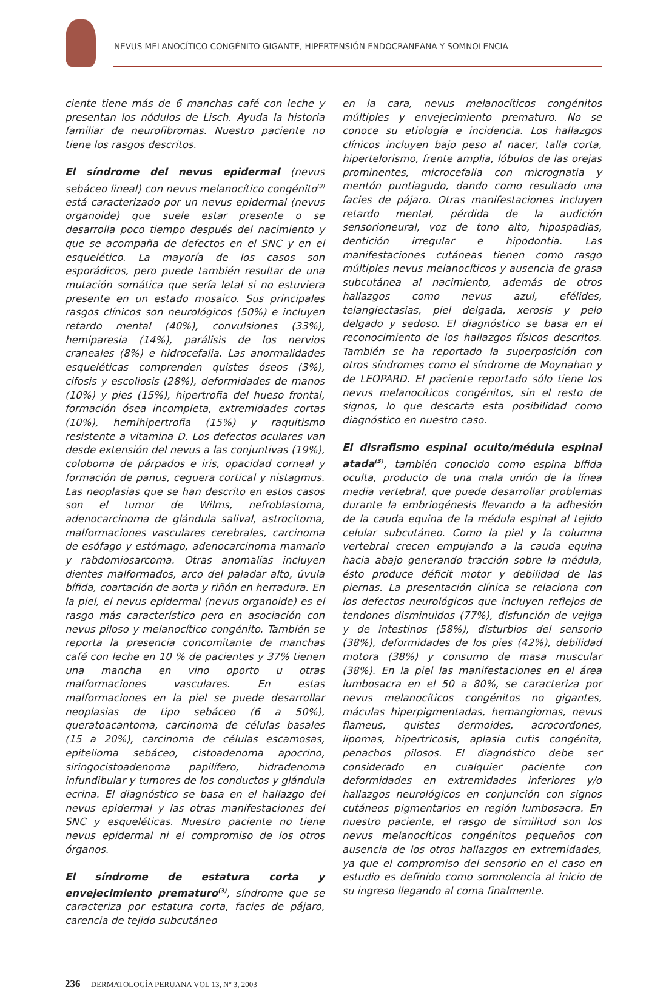NEVUS MELANOCÍTICO CONGÉNITO GIGANTE, HIPERTENSIÓN ENDOCRANEANA Y SOMNOLENCIA
ciente tiene más de 6 manchas café con leche y presentan los nódulos de Lisch. Ayuda la historia familiar de neurofibromas. Nuestro paciente no tiene los rasgos descritos.
El síndrome del nevus epidermal (nevus sebáceo lineal) con nevus melanocítico congénito<sup>(3)</sup> está caracterizado por un nevus epidermal (nevus organoide) que suele estar presente o se desarrolla poco tiempo después del nacimiento y que se acompaña de defectos en el SNC y en el esquelético. La mayoría de los casos son esporádicos, pero puede también resultar de una mutación somática que sería letal si no estuviera presente en un estado mosaico. Sus principales rasgos clínicos son neurológicos (50%) e incluyen retardo mental (40%), convulsiones (33%), hemiparesia (14%), parálisis de los nervios craneales (8%) e hidrocefalia. Las anormalidades esqueléticas comprenden quistes óseos (3%), cifosis y escoliosis (28%), deformidades de manos (10%) y pies (15%), hipertrofia del hueso frontal, formación ósea incompleta, extremidades cortas (10%), hemihipertrofia (15%) y raquitismo resistente a vitamina D. Los defectos oculares van desde extensión del nevus a las conjuntivas (19%), coloboma de párpados e iris, opacidad corneal y formación de panus, ceguera cortical y nistagmus. Las neoplasias que se han descrito en estos casos son el tumor de Wilms, nefroblastoma, adenocarcinoma de glándula salival, astrocitoma, malformaciones vasculares cerebrales, carcinoma de esófago y estómago, adenocarcinoma mamario y rabdomiosarcoma. Otras anomalías incluyen dientes malformados, arco del paladar alto, úvula bífida, coartación de aorta y riñón en herradura. En la piel, el nevus epidermal (nevus organoide) es el rasgo más característico pero en asociación con nevus piloso y melanocítico congénito. También se reporta la presencia concomitante de manchas café con leche en 10 % de pacientes y 37% tienen una mancha en vino oporto u otras malformaciones vasculares. En estas malformaciones en la piel se puede desarrollar neoplasias de tipo sebáceo (6 a 50%), queratoacantoma, carcinoma de células basales (15 a 20%), carcinoma de células escamosas, epitelioma sebáceo, cistoadenoma apocrino, siringocistoadenoma papilífero, hidradenoma infundibular y tumores de los conductos y glándula ecrina. El diagnóstico se basa en el hallazgo del nevus epidermal y las otras manifestaciones del SNC y esqueléticas. Nuestro paciente no tiene nevus epidermal ni el compromiso de los otros órganos.
El síndrome de estatura corta y envejecimiento prematuro<sup>(3)</sup>, síndrome que se caracteriza por estatura corta, facies de pájaro, carencia de tejido subcutáneo
en la cara, nevus melanocíticos congénitos múltiples y envejecimiento prematuro. No se conoce su etiología e incidencia. Los hallazgos clínicos incluyen bajo peso al nacer, talla corta, hipertelorismo, frente amplia, lóbulos de las orejas prominentes, microcefalia con micrognatia y mentón puntiagudo, dando como resultado una facies de pájaro. Otras manifestaciones incluyen retardo mental, pérdida de la audición sensorioneural, voz de tono alto, hipospadias, dentición irregular e hipodontia. Las manifestaciones cutáneas tienen como rasgo múltiples nevus melanocíticos y ausencia de grasa subcutánea al nacimiento, además de otros hallazgos como nevus azul, efélides, telangiectasias, piel delgada, xerosis y pelo delgado y sedoso. El diagnóstico se basa en el reconocimiento de los hallazgos físicos descritos. También se ha reportado la superposición con otros síndromes como el síndrome de Moynahan y de LEOPARD. El paciente reportado sólo tiene los nevus melanocíticos congénitos, sin el resto de signos, lo que descarta esta posibilidad como diagnóstico en nuestro caso.
El disrafismo espinal oculto/médula espinal atada<sup>(3)</sup>, también conocido como espina bífida oculta, producto de una mala unión de la línea media vertebral, que puede desarrollar problemas durante la embriogénesis llevando a la adhesión de la cauda equina de la médula espinal al tejido celular subcutáneo. Como la piel y la columna vertebral crecen empujando a la cauda equina hacia abajo generando tracción sobre la médula, ésto produce déficit motor y debilidad de las piernas. La presentación clínica se relaciona con los defectos neurológicos que incluyen reflejos de tendones disminuidos (77%), disfunción de vejiga y de intestinos (58%), disturbios del sensorio (38%), deformidades de los pies (42%), debilidad motora (38%) y consumo de masa muscular (38%). En la piel las manifestaciones en el área lumbosacra en el 50 a 80%, se caracteriza por nevus melanocíticos congénitos no gigantes, máculas hiperpigmentadas, hemangiomas, nevus flameus, quistes dermoides, acrocordones, lipomas, hipertricosis, aplasia cutis congénita, penachos pilosos. El diagnóstico debe ser considerado en cualquier paciente con deformidades en extremidades inferiores y/o hallazgos neurológicos en conjunción con signos cutáneos pigmentarios en región lumbosacra. En nuestro paciente, el rasgo de similitud son los nevus melanocíticos congénitos pequeños con ausencia de los otros hallazgos en extremidades, ya que el compromiso del sensorio en el caso en estudio es definido como somnolencia al inicio de su ingreso llegando al coma finalmente.
236 DERMATOLOGÍA PERUANA VOL 13, Nº 3, 2003